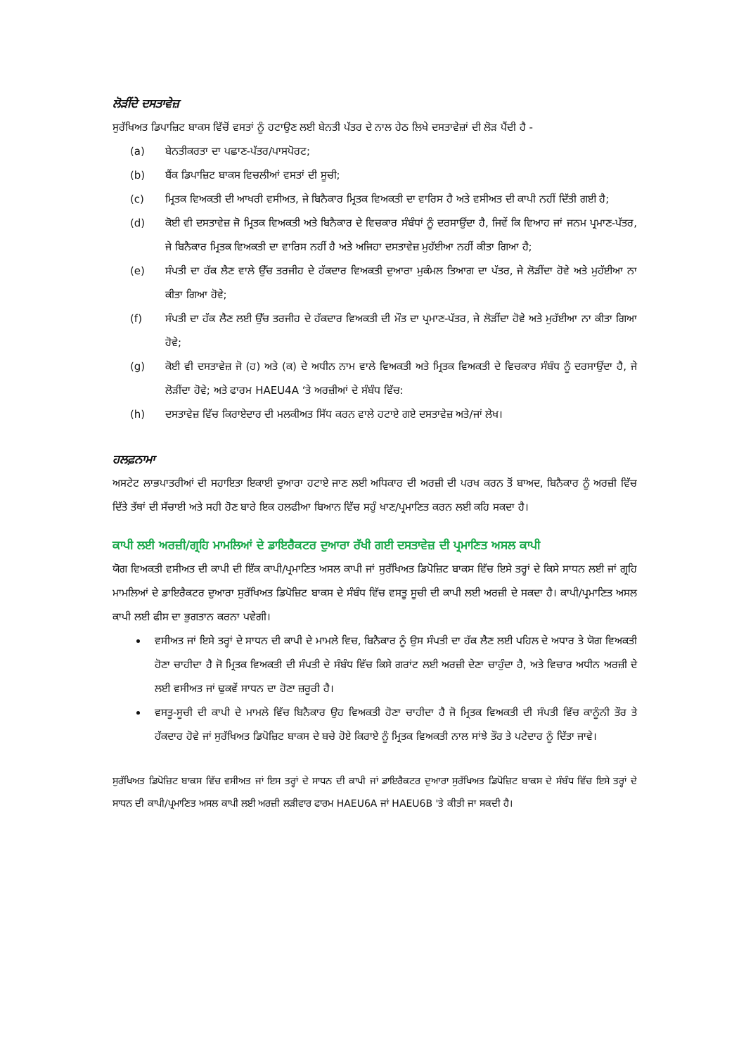ਲੋੜੀਂਦੇ ਦਸਤਾਵੇਜ਼
ਸੁਰੱਖਿਅਤ ਡਿਪਾਜ਼ਿਟ ਬਾਕਸ ਵਿੱਚੋਂ ਵਸਤਾਂ ਨੂੰ ਹਟਾਉਣ ਲਈ ਬੇਨਤੀ ਪੱਤਰ ਦੇ ਨਾਲ ਹੇਠ ਲਿਖੇ ਦਸਤਾਵੇਜ਼ਾਂ ਦੀ ਲੋੜ ਪੈਂਦੀ ਹੈ -
(a) ਬੇਨਤੀਕਰਤਾ ਦਾ ਪਛਾਣ-ਪੱਤਰ/ਪਾਸਪੋਰਟ;
(b) ਬੈਂਕ ਡਿਪਾਜ਼ਿਟ ਬਾਕਸ ਵਿਚਲੀਆਂ ਵਸਤਾਂ ਦੀ ਸੂਚੀ;
(c) ਮ੍ਰਿਤਕ ਵਿਅਕਤੀ ਦੀ ਆਖਰੀ ਵਸੀਅਤ, ਜੇ ਬਿਨੈਕਾਰ ਮ੍ਰਿਤਕ ਵਿਅਕਤੀ ਦਾ ਵਾਰਿਸ ਹੈ ਅਤੇ ਵਸੀਅਤ ਦੀ ਕਾਪੀ ਨਹੀਂ ਦਿੱਤੀ ਗਈ ਹੈ;
(d) ਕੋਈ ਵੀ ਦਸਤਾਵੇਜ਼ ਜੋ ਮ੍ਰਿਤਕ ਵਿਅਕਤੀ ਅਤੇ ਬਿਨੈਕਾਰ ਦੇ ਵਿਚਕਾਰ ਸੰਬੰਧਾਂ ਨੂੰ ਦਰਸਾਉਂਦਾ ਹੈ, ਜਿਵੇਂ ਕਿ ਵਿਆਹ ਜਾਂ ਜਨਮ ਪ੍ਰਮਾਣ-ਪੱਤਰ, ਜੇ ਬਿਨੈਕਾਰ ਮ੍ਰਿਤਕ ਵਿਅਕਤੀ ਦਾ ਵਾਰਿਸ ਨਹੀਂ ਹੈ ਅਤੇ ਅਜਿਹਾ ਦਸਤਾਵੇਜ਼ ਮੁਹੱਈਆ ਨਹੀਂ ਕੀਤਾ ਗਿਆ ਹੈ;
(e) ਸੰਪਤੀ ਦਾ ਹੱਕ ਲੈਣ ਵਾਲੇ ਉੱਚ ਤਰਜੀਹ ਦੇ ਹੱਕਦਾਰ ਵਿਅਕਤੀ ਦੁਆਰਾ ਮੁਕੰਮਲ ਤਿਆਗ ਦਾ ਪੱਤਰ, ਜੇ ਲੋੜੀਂਦਾ ਹੋਵੇ ਅਤੇ ਮੁਹੱਈਆ ਨਾ ਕੀਤਾ ਗਿਆ ਹੋਵੇ;
(f) ਸੰਪਤੀ ਦਾ ਹੱਕ ਲੈਣ ਲਈ ਉੱਚ ਤਰਜੀਹ ਦੇ ਹੱਕਦਾਰ ਵਿਅਕਤੀ ਦੀ ਮੌਤ ਦਾ ਪ੍ਰਮਾਣ-ਪੱਤਰ, ਜੇ ਲੋੜੀਂਦਾ ਹੋਵੇ ਅਤੇ ਮੁਹੱਈਆ ਨਾ ਕੀਤਾ ਗਿਆ ਹੋਵੇ;
(g) ਕੋਈ ਵੀ ਦਸਤਾਵੇਜ਼ ਜੋ (ਹ) ਅਤੇ (ਕ) ਦੇ ਅਧੀਨ ਨਾਮ ਵਾਲੇ ਵਿਅਕਤੀ ਅਤੇ ਮ੍ਰਿਤਕ ਵਿਅਕਤੀ ਦੇ ਵਿਚਕਾਰ ਸੰਬੰਧ ਨੂੰ ਦਰਸਾਉਂਦਾ ਹੈ, ਜੇ ਲੋੜੀਂਦਾ ਹੋਵੇ; ਅਤੇ ਫਾਰਮ HAEU4A ‘ਤੇ ਅਰਜ਼ੀਆਂ ਦੇ ਸੰਬੰਧ ਵਿੱਚ:
(h) ਦਸਤਾਵੇਜ਼ ਵਿੱਚ ਕਿਰਾਏਦਾਰ ਦੀ ਮਲਕੀਅਤ ਸਿੱਧ ਕਰਨ ਵਾਲੇ ਹਟਾਏ ਗਏ ਦਸਤਾਵੇਜ਼ ਅਤੇ/ਜਾਂ ਲੇਖ।
ਹਲਫ਼ਨਾਮਾ
ਅਸਟੇਟ ਲਾਭਪਾਤਰੀਆਂ ਦੀ ਸਹਾਇਤਾ ਇਕਾਈ ਦੁਆਰਾ ਹਟਾਏ ਜਾਣ ਲਈ ਅਧਿਕਾਰ ਦੀ ਅਰਜ਼ੀ ਦੀ ਪਰਖ ਕਰਨ ਤੋਂ ਬਾਅਦ, ਬਿਨੈਕਾਰ ਨੂੰ ਅਰਜ਼ੀ ਵਿੱਚ ਦਿੱਤੇ ਤੱਥਾਂ ਦੀ ਸੱਚਾਈ ਅਤੇ ਸਹੀ ਹੋਣ ਬਾਰੇ ਇਕ ਹਲਫੀਆ ਬਿਆਨ ਵਿੱਚ ਸਹੁੰ ਖਾਣ/ਪ੍ਰਮਾਣਿਤ ਕਰਨ ਲਈ ਕਹਿ ਸਕਦਾ ਹੈ।
ਕਾਪੀ ਲਈ ਅਰਜ਼ੀ/ਗ੍ਰਹਿ ਮਾਮਲਿਆਂ ਦੇ ਡਾਇਰੈਕਟਰ ਦੁਆਰਾ ਰੱਖੀ ਗਈ ਦਸਤਾਵੇਜ਼ ਦੀ ਪ੍ਰਮਾਣਿਤ ਅਸਲ ਕਾਪੀ
ਯੋਗ ਵਿਅਕਤੀ ਵਸੀਅਤ ਦੀ ਕਾਪੀ ਦੀ ਇੱਕ ਕਾਪੀ/ਪ੍ਰਮਾਣਿਤ ਅਸਲ ਕਾਪੀ ਜਾਂ ਸੁਰੱਖਿਅਤ ਡਿਪੋਜ਼ਿਟ ਬਾਕਸ ਵਿੱਚ ਇਸੇ ਤਰ੍ਹਾਂ ਦੇ ਕਿਸੇ ਸਾਧਨ ਲਈ ਜਾਂ ਗ੍ਰਹਿ ਮਾਮਲਿਆਂ ਦੇ ਡਾਇਰੈਕਟਰ ਦੁਆਰਾ ਸੁਰੱਖਿਅਤ ਡਿਪੋਜ਼ਿਟ ਬਾਕਸ ਦੇ ਸੰਬੰਧ ਵਿੱਚ ਵਸਤੂ ਸੂਚੀ ਦੀ ਕਾਪੀ ਲਈ ਅਰਜ਼ੀ ਦੇ ਸਕਦਾ ਹੈ। ਕਾਪੀ/ਪ੍ਰਮਾਣਿਤ ਅਸਲ ਕਾਪੀ ਲਈ ਫੀਸ ਦਾ ਭੁਗਤਾਨ ਕਰਨਾ ਪਵੇਗੀ।
ਵਸੀਅਤ ਜਾਂ ਇਸੇ ਤਰ੍ਹਾਂ ਦੇ ਸਾਧਨ ਦੀ ਕਾਪੀ ਦੇ ਮਾਮਲੇ ਵਿਚ, ਬਿਨੈਕਾਰ ਨੂੰ ਉਸ ਸੰਪਤੀ ਦਾ ਹੱਕ ਲੈਣ ਲਈ ਪਹਿਲ ਦੇ ਅਧਾਰ ਤੇ ਯੋਗ ਵਿਅਕਤੀ ਹੋਣਾ ਚਾਹੀਦਾ ਹੈ ਜੋ ਮ੍ਰਿਤਕ ਵਿਅਕਤੀ ਦੀ ਸੰਪਤੀ ਦੇ ਸੰਬੰਧ ਵਿੱਚ ਕਿਸੇ ਗਰਾਂਟ ਲਈ ਅਰਜ਼ੀ ਦੇਣਾ ਚਾਹੁੰਦਾ ਹੈ, ਅਤੇ ਵਿਚਾਰ ਅਧੀਨ ਅਰਜ਼ੀ ਦੇ ਲਈ ਵਸੀਅਤ ਜਾਂ ਢੁਕਵੇਂ ਸਾਧਨ ਦਾ ਹੋਣਾ ਜ਼ਰੂਰੀ ਹੈ।
ਵਸਤੂ-ਸੂਚੀ ਦੀ ਕਾਪੀ ਦੇ ਮਾਮਲੇ ਵਿੱਚ ਬਿਨੈਕਾਰ ਉਹ ਵਿਅਕਤੀ ਹੋਣਾ ਚਾਹੀਦਾ ਹੈ ਜੋ ਮ੍ਰਿਤਕ ਵਿਅਕਤੀ ਦੀ ਸੰਪਤੀ ਵਿੱਚ ਕਾਨੂੰਨੀ ਤੌਰ ਤੇ ਹੱਕਦਾਰ ਹੋਵੇ ਜਾਂ ਸੁਰੱਖਿਅਤ ਡਿਪੋਜ਼ਿਟ ਬਾਕਸ ਦੇ ਬਚੇ ਹੋਏ ਕਿਰਾਏ ਨੂੰ ਮ੍ਰਿਤਕ ਵਿਅਕਤੀ ਨਾਲ ਸਾਂਝੇ ਤੌਰ ਤੇ ਪਟੇਦਾਰ ਨੂੰ ਦਿੱਤਾ ਜਾਵੇ।
ਸੁਰੱਖਿਅਤ ਡਿਪੋਜ਼ਿਟ ਬਾਕਸ ਵਿੱਚ ਵਸੀਅਤ ਜਾਂ ਇਸ ਤਰ੍ਹਾਂ ਦੇ ਸਾਧਨ ਦੀ ਕਾਪੀ ਜਾਂ ਡਾਇਰੈਕਟਰ ਦੁਆਰਾ ਸੁਰੱਖਿਅਤ ਡਿਪੋਜ਼ਿਟ ਬਾਕਸ ਦੇ ਸੰਬੰਧ ਵਿੱਚ ਇਸੇ ਤਰ੍ਹਾਂ ਦੇ ਸਾਧਨ ਦੀ ਕਾਪੀ/ਪ੍ਰਮਾਣਿਤ ਅਸਲ ਕਾਪੀ ਲਈ ਅਰਜ਼ੀ ਲੜੀਵਾਰ ਫਾਰਮ HAEU6A ਜਾਂ HAEU6B 'ਤੇ ਕੀਤੀ ਜਾ ਸਕਦੀ ਹੈ।